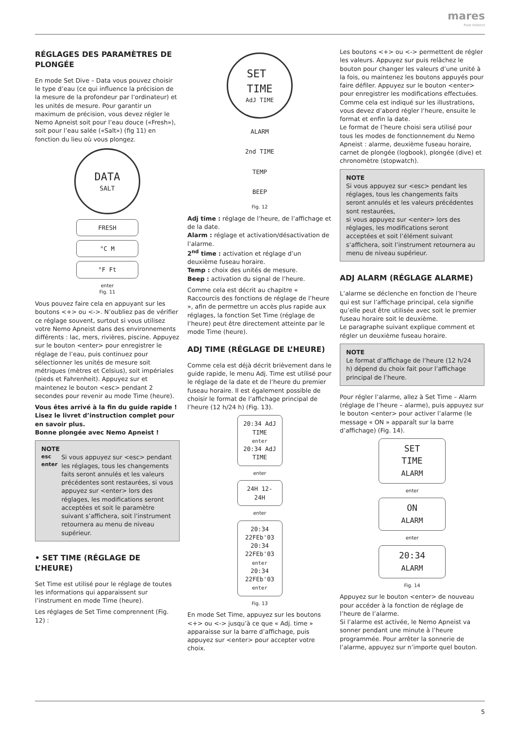mares
Pure Instinct
RÉGLAGES DES PARAMÈTRES DE PLONGÉE
En mode Set Dive – Data vous pouvez choisir le type d’eau (ce qui influence la précision de la mesure de la profondeur par l’ordinateur) et les unités de mesure. Pour garantir un maximum de précision, vous devez régler le Nemo Apneist soit pour l’eau douce («Fresh»), soit pour l’eau salée («Salt») (fig 11) en fonction du lieu où vous plongez.
DATA
SALT
FRESH
°C M
°F Ft
enter
Fig. 11
Vous pouvez faire cela en appuyant sur les boutons <+> ou <->. N’oubliez pas de vérifier ce réglage souvent, surtout si vous utilisez votre Nemo Apneist dans des environnements différents : lac, mers, rivières, piscine. Appuyez sur le bouton <enter> pour enregistrer le réglage de l’eau, puis continuez pour sélectionner les unités de mesure soit métriques (mètres et Celsius), soit impériales (pieds et Fahrenheit). Appuyez sur et maintenez le bouton <esc> pendant 2 secondes pour revenir au mode Time (heure).
Vous êtes arrivé à la fin du guide rapide ! Lisez le livret d’instruction complet pour en savoir plus.
Bonne plongée avec Nemo Apneist !
NOTE
esc
enter
Si vous appuyez sur <esc> pendant les réglages, tous les changements faits seront annulés et les valeurs précédentes sont restaurées, si vous appuyez sur <enter> lors des réglages, les modifications seront acceptées et soit le paramètre suivant s’affichera, soit l’instrument retournera au menu de niveau supérieur.
• SET TIME (RÉGLAGE DE L’HEURE)
Set Time est utilisé pour le réglage de toutes les informations qui apparaissent sur l’instrument en mode Time (heure).
Les réglages de Set Time comprennent (Fig. 12) :
SET
TIME
AdJ TIME
ALARM
2nd TIME
TEMP
BEEP
Fig. 12
Adj time : réglage de l’heure, de l’affichage et de la date.
Alarm : réglage et activation/désactivation de l’alarme.
2<sup>nd</sup> time : activation et réglage d’un deuxième fuseau horaire.
Temp : choix des unités de mesure.
Beep : activation du signal de l’heure.
Comme cela est décrit au chapitre « Raccourcis des fonctions de réglage de l’heure », afin de permettre un accès plus rapide aux réglages, la fonction Set Time (réglage de l’heure) peut être directement atteinte par le mode Time (heure).
ADJ TIME (RÉGLAGE DE L’HEURE)
Comme cela est déjà décrit brièvement dans le guide rapide, le menu Adj. Time est utilisé pour le réglage de la date et de l’heure du premier fuseau horaire. Il est également possible de choisir le format de l’affichage principal de l’heure (12 h/24 h) (Fig. 13).
20:34 AdJ TIME
enter
20:34 AdJ TIME
enter
24H 12-24H
enter
20:34 22FEb'03
20:34 22FEb'03
enter
20:34 22FEb'03
enter
Fig. 13
En mode Set Time, appuyez sur les boutons <+> ou <-> jusqu’à ce que « Adj. time » apparaisse sur la barre d’affichage, puis appuyez sur <enter> pour accepter votre choix.
Les boutons <+> ou <-> permettent de régler les valeurs. Appuyez sur puis relâchez le bouton pour changer les valeurs d’une unité à la fois, ou maintenez les boutons appuyés pour faire défiler. Appuyez sur le bouton <enter> pour enregistrer les modifications effectuées. Comme cela est indiqué sur les illustrations, vous devez d’abord régler l’heure, ensuite le format et enfin la date.
Le format de l’heure choisi sera utilisé pour tous les modes de fonctionnement du Nemo Apneist : alarme, deuxième fuseau horaire, carnet de plongée (logbook), plongée (dive) et chronomètre (stopwatch).
NOTE
Si vous appuyez sur <esc> pendant les réglages, tous les changements faits seront annulés et les valeurs précédentes sont restaurées,
si vous appuyez sur <enter> lors des réglages, les modifications seront acceptées et soit l’élément suivant s’affichera, soit l’instrument retournera au menu de niveau supérieur.
ADJ ALARM (RÉGLAGE ALARME)
L’alarme se déclenche en fonction de l’heure qui est sur l’affichage principal, cela signifie qu’elle peut être utilisée avec soit le premier fuseau horaire soit le deuxième.
Le paragraphe suivant explique comment et régler un deuxième fuseau horaire.
NOTE
Le format d’affichage de l’heure (12 h/24 h) dépend du choix fait pour l’affichage principal de l’heure.
Pour régler l’alarme, allez à Set Time – Alarm (réglage de l’heure – alarme), puis appuyez sur le bouton <enter> pour activer l’alarme (le message « ON » apparaît sur la barre d’affichage) (Fig. 14).
SET
TIME
ALARM
enter
ON
ALARM
enter
20:34
ALARM
Fig. 14
Appuyez sur le bouton <enter> de nouveau pour accéder à la fonction de réglage de l’heure de l’alarme.
Si l’alarme est activée, le Nemo Apneist va sonner pendant une minute à l’heure programmée. Pour arrêter la sonnerie de l’alarme, appuyez sur n’importe quel bouton.
5